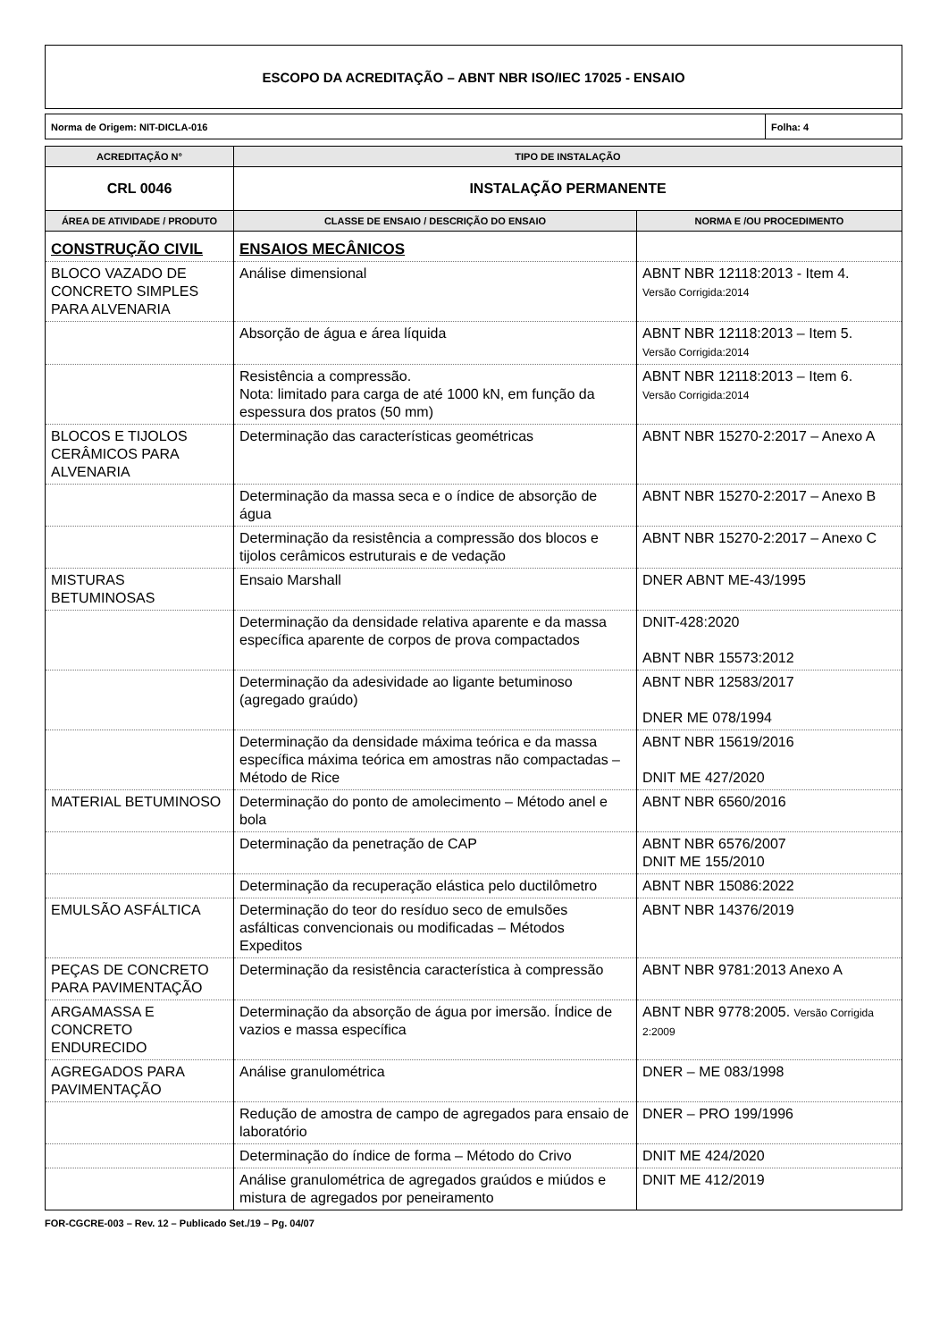ESCOPO DA ACREDITAÇÃO – ABNT NBR ISO/IEC 17025 - ENSAIO
Norma de Origem: NIT-DICLA-016 Folha: 4
| ACREDITAÇÃO N° | TIPO DE INSTALAÇÃO | |
| --- | --- | --- |
| CRL 0046 | INSTALAÇÃO PERMANENTE | |
| ÁREA DE ATIVIDADE / PRODUTO | CLASSE DE ENSAIO / DESCRIÇÃO DO ENSAIO | NORMA E /OU PROCEDIMENTO |
| CONSTRUÇÃO CIVIL | ENSAIOS MECÂNICOS | |
| BLOCO VAZADO DE CONCRETO SIMPLES PARA ALVENARIA | Análise dimensional | ABNT NBR 12118:2013 - Item 4. Versão Corrigida:2014 |
| | Absorção de água e área líquida | ABNT NBR 12118:2013 – Item 5. Versão Corrigida:2014 |
| | Resistência a compressão. Nota: limitado para carga de até 1000 kN, em função da espessura dos pratos (50 mm) | ABNT NBR 12118:2013 – Item 6. Versão Corrigida:2014 |
| BLOCOS E TIJOLOS CERÂMICOS PARA ALVENARIA | Determinação das características geométricas | ABNT NBR 15270-2:2017 – Anexo A |
| | Determinação da massa seca e o índice de absorção de água | ABNT NBR 15270-2:2017 – Anexo B |
| | Determinação da resistência a compressão dos blocos e tijolos cerâmicos estruturais e de vedação | ABNT NBR 15270-2:2017 – Anexo C |
| MISTURAS BETUMINOSAS | Ensaio Marshall | DNER ABNT ME-43/1995 |
| | Determinação da densidade relativa aparente e da massa específica aparente de corpos de prova compactados | DNIT-428:2020 ABNT NBR 15573:2012 |
| | Determinação da adesividade ao ligante betuminoso (agregado graúdo) | ABNT NBR 12583/2017 DNER ME 078/1994 |
| | Determinação da densidade máxima teórica e da massa específica máxima teórica em amostras não compactadas – Método de Rice | ABNT NBR 15619/2016 DNIT ME 427/2020 |
| MATERIAL BETUMINOSO | Determinação do ponto de amolecimento – Método anel e bola | ABNT NBR 6560/2016 |
| | Determinação da penetração de CAP | ABNT NBR 6576/2007 DNIT ME 155/2010 |
| | Determinação da recuperação elástica pelo ductilômetro | ABNT NBR 15086:2022 |
| EMULSÃO ASFÁLTICA | Determinação do teor do resíduo seco de emulsões asfálticas convencionais ou modificadas – Métodos Expeditos | ABNT NBR 14376/2019 |
| PEÇAS DE CONCRETO PARA PAVIMENTAÇÃO | Determinação da resistência característica à compressão | ABNT NBR 9781:2013 Anexo A |
| ARGAMASSA E CONCRETO ENDURECIDO | Determinação da absorção de água por imersão. Índice de vazios e massa específica | ABNT NBR 9778:2005. Versão Corrigida 2:2009 |
| AGREGADOS PARA PAVIMENTAÇÃO | Análise granulométrica | DNER – ME 083/1998 |
| | Redução de amostra de campo de agregados para ensaio de laboratório | DNER – PRO 199/1996 |
| | Determinação do índice de forma – Método do Crivo | DNIT ME 424/2020 |
| | Análise granulométrica de agregados graúdos e miúdos e mistura de agregados por peneiramento | DNIT ME 412/2019 |
FOR-CGCRE-003 – Rev. 12 – Publicado Set./19 – Pg. 04/07